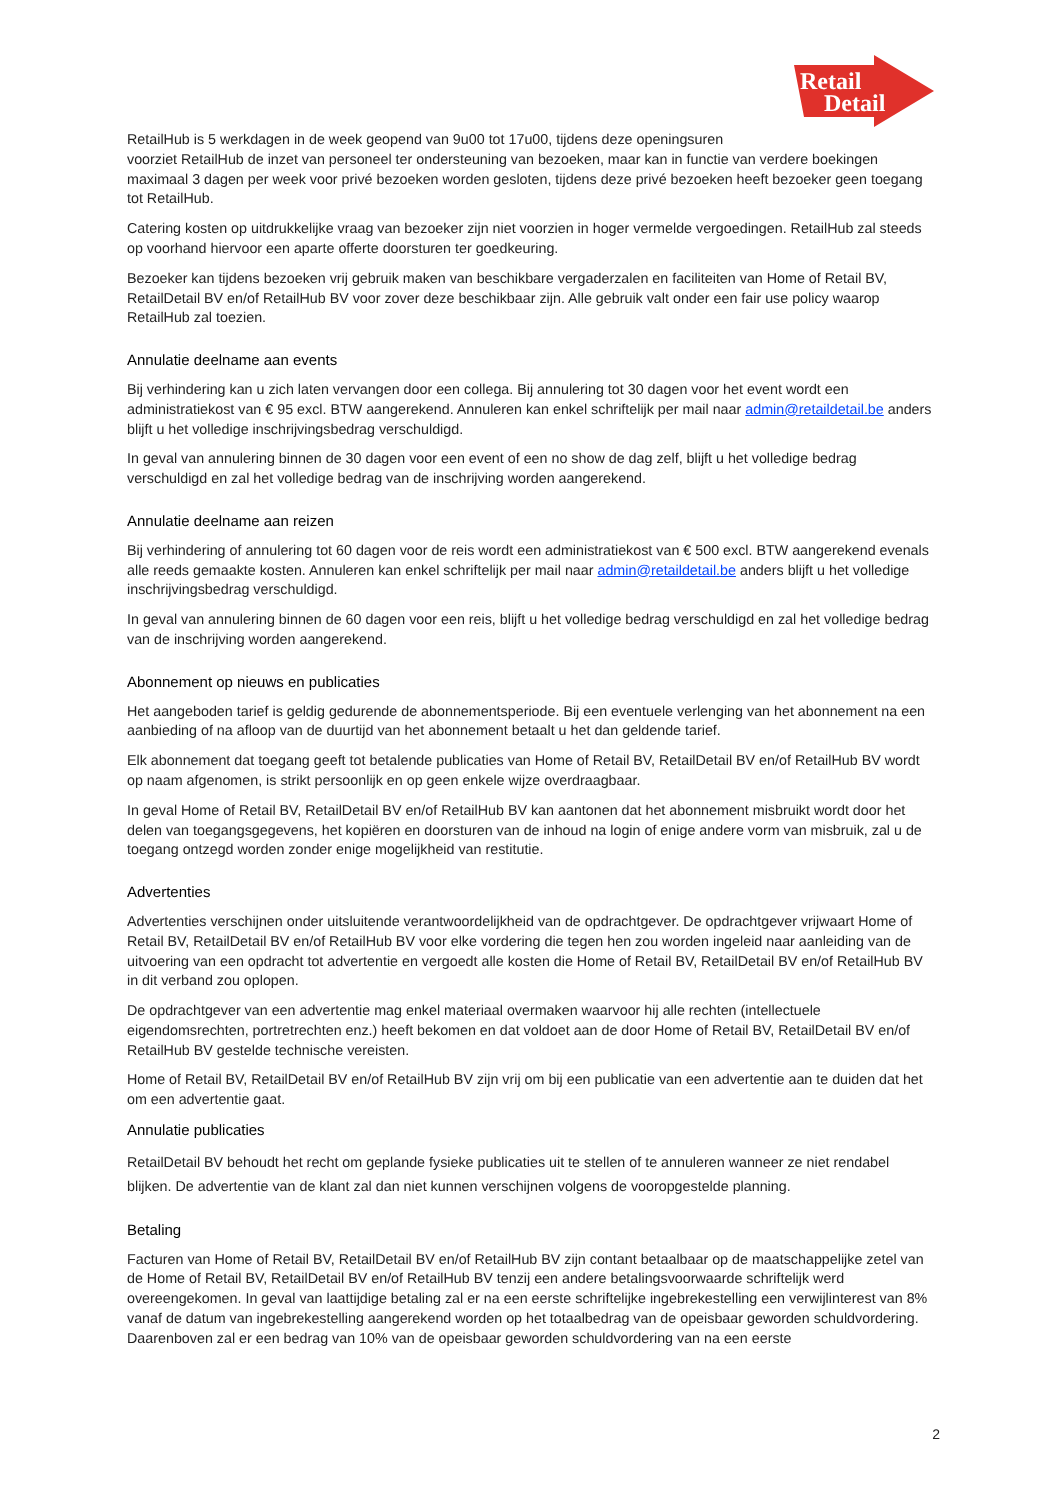Retail
Detail
RetailHub is 5 werkdagen in de week geopend van 9u00 tot 17u00, tijdens deze openingsuren
voorziet RetailHub de inzet van personeel ter ondersteuning van bezoeken, maar kan in functie van verdere boekingen maximaal 3 dagen per week voor privé bezoeken worden gesloten, tijdens deze privé bezoeken heeft bezoeker geen toegang tot RetailHub.
Catering kosten op uitdrukkelijke vraag van bezoeker zijn niet voorzien in hoger vermelde vergoedingen. RetailHub zal steeds op voorhand hiervoor een aparte offerte doorsturen ter goedkeuring.
Bezoeker kan tijdens bezoeken vrij gebruik maken van beschikbare vergaderzalen en faciliteiten van Home of Retail BV, RetailDetail BV en/of RetailHub BV voor zover deze beschikbaar zijn. Alle gebruik valt onder een fair use policy waarop RetailHub zal toezien.
Annulatie deelname aan events
Bij verhindering kan u zich laten vervangen door een collega. Bij annulering tot 30 dagen voor het event wordt een administratiekost van € 95 excl. BTW aangerekend. Annuleren kan enkel schriftelijk per mail naar admin@retaildetail.be anders blijft u het volledige inschrijvingsbedrag verschuldigd.
In geval van annulering binnen de 30 dagen voor een event of een no show de dag zelf, blijft u het volledige bedrag verschuldigd en zal het volledige bedrag van de inschrijving worden aangerekend.
Annulatie deelname aan reizen
Bij verhindering of annulering tot 60 dagen voor de reis wordt een administratiekost van € 500 excl. BTW aangerekend evenals alle reeds gemaakte kosten. Annuleren kan enkel schriftelijk per mail naar admin@retaildetail.be anders blijft u het volledige inschrijvingsbedrag verschuldigd.
In geval van annulering binnen de 60 dagen voor een reis, blijft u het volledige bedrag verschuldigd en zal het volledige bedrag van de inschrijving worden aangerekend.
Abonnement op nieuws en publicaties
Het aangeboden tarief is geldig gedurende de abonnementsperiode. Bij een eventuele verlenging van het abonnement na een aanbieding of na afloop van de duurtijd van het abonnement betaalt u het dan geldende tarief.
Elk abonnement dat toegang geeft tot betalende publicaties van Home of Retail BV, RetailDetail BV en/of RetailHub BV wordt op naam afgenomen, is strikt persoonlijk en op geen enkele wijze overdraagbaar.
In geval Home of Retail BV, RetailDetail BV en/of RetailHub BV kan aantonen dat het abonnement misbruikt wordt door het delen van toegangsgegevens, het kopiëren en doorsturen van de inhoud na login of enige andere vorm van misbruik, zal u de toegang ontzegd worden zonder enige mogelijkheid van restitutie.
Advertenties
Advertenties verschijnen onder uitsluitende verantwoordelijkheid van de opdrachtgever. De opdrachtgever vrijwaart Home of Retail BV, RetailDetail BV en/of RetailHub BV voor elke vordering die tegen hen zou worden ingeleid naar aanleiding van de uitvoering van een opdracht tot advertentie en vergoedt alle kosten die Home of Retail BV, RetailDetail BV en/of RetailHub BV in dit verband zou oplopen.
De opdrachtgever van een advertentie mag enkel materiaal overmaken waarvoor hij alle rechten (intellectuele eigendomsrechten, portretrechten enz.) heeft bekomen en dat voldoet aan de door Home of Retail BV, RetailDetail BV en/of RetailHub BV gestelde technische vereisten.
Home of Retail BV, RetailDetail BV en/of RetailHub BV zijn vrij om bij een publicatie van een advertentie aan te duiden dat het om een advertentie gaat.
Annulatie publicaties
RetailDetail BV behoudt het recht om geplande fysieke publicaties uit te stellen of te annuleren wanneer ze niet rendabel blijken. De advertentie van de klant zal dan niet kunnen verschijnen volgens de vooropgestelde planning.
Betaling
Facturen van Home of Retail BV, RetailDetail BV en/of RetailHub BV zijn contant betaalbaar op de maatschappelijke zetel van de Home of Retail BV, RetailDetail BV en/of RetailHub BV tenzij een andere betalingsvoorwaarde schriftelijk werd overeengekomen. In geval van laattijdige betaling zal er na een eerste schriftelijke ingebrekestelling een verwijlinterest van 8% vanaf de datum van ingebrekestelling aangerekend worden op het totaalbedrag van de opeisbaar geworden schuldvordering. Daarenboven zal er een bedrag van 10% van de opeisbaar geworden schuldvordering van na een eerste
2